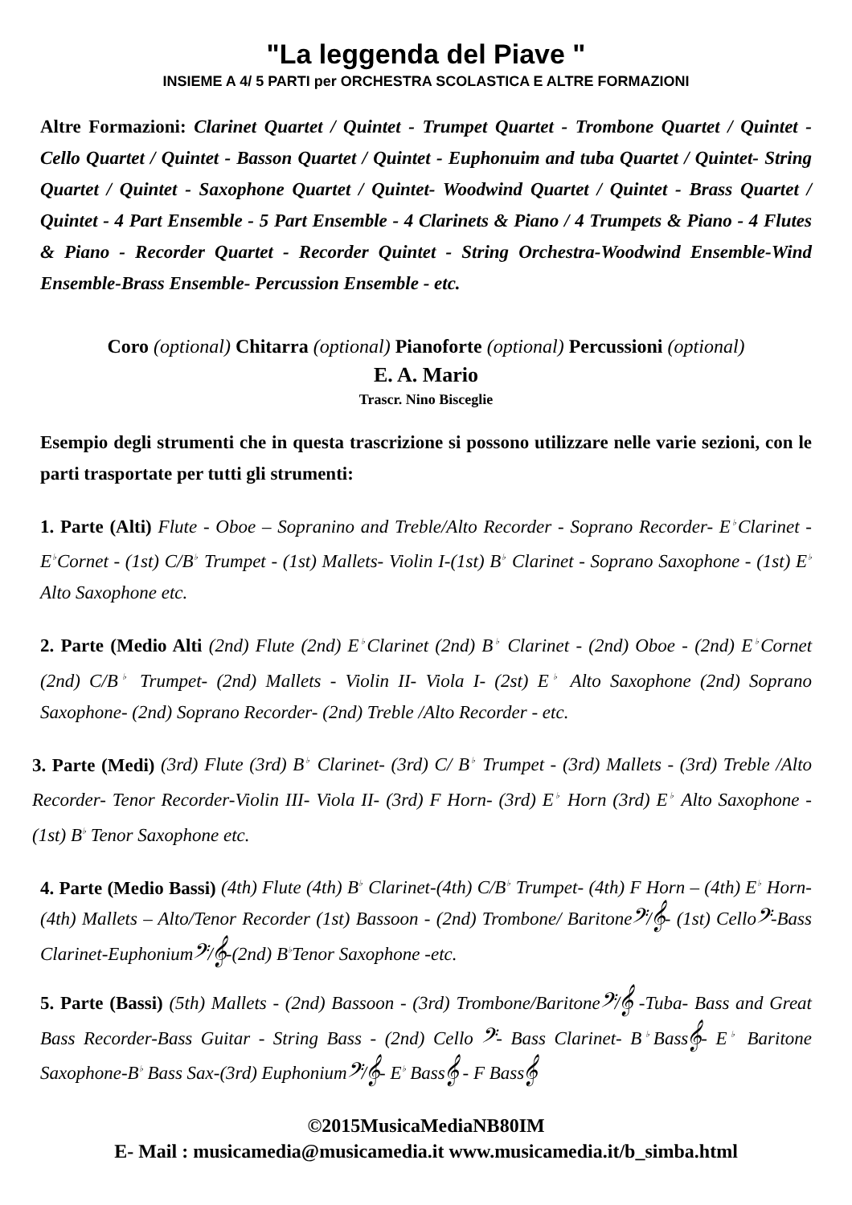"La leggenda del Piave "
INSIEME A 4/ 5 PARTI per ORCHESTRA SCOLASTICA E ALTRE FORMAZIONI
Altre Formazioni: Clarinet Quartet / Quintet - Trumpet Quartet - Trombone Quartet / Quintet - Cello Quartet / Quintet - Basson Quartet / Quintet - Euphonuim and tuba Quartet / Quintet- String Quartet / Quintet - Saxophone Quartet / Quintet- Woodwind Quartet / Quintet - Brass Quartet / Quintet - 4 Part Ensemble - 5 Part Ensemble - 4 Clarinets & Piano / 4 Trumpets & Piano - 4 Flutes & Piano - Recorder Quartet - Recorder Quintet - String Orchestra-Woodwind Ensemble-Wind Ensemble-Brass Ensemble- Percussion Ensemble - etc.
Coro (optional) Chitarra (optional) Pianoforte (optional) Percussioni (optional)
E. A. Mario
Trascr. Nino Bisceglie
Esempio degli strumenti che in questa trascrizione si possono utilizzare nelle varie sezioni, con le parti trasportate per tutti gli strumenti:
1. Parte (Alti) Flute - Oboe – Sopranino and Treble/Alto Recorder - Soprano Recorder- E<sup>♭</sup>Clarinet - E<sup>♭</sup>Cornet - (1st) C/B<sup>♭</sup> Trumpet - (1st) Mallets- Violin I-(1st) B<sup>♭</sup> Clarinet - Soprano Saxophone - (1st) E<sup>♭</sup> Alto Saxophone etc.
2. Parte (Medio Alti (2nd) Flute (2nd) E<sup>♭</sup>Clarinet (2nd) B<sup>♭</sup> Clarinet - (2nd) Oboe - (2nd) E<sup>♭</sup>Cornet (2nd) C/B<sup>♭</sup> Trumpet- (2nd) Mallets - Violin II- Viola I- (2st) E<sup>♭</sup> Alto Saxophone (2nd) Soprano Saxophone- (2nd) Soprano Recorder- (2nd) Treble /Alto Recorder - etc.
3. Parte (Medi) (3rd) Flute (3rd) B<sup>♭</sup> Clarinet- (3rd) C/ B<sup>♭</sup> Trumpet - (3rd) Mallets - (3rd) Treble /Alto Recorder- Tenor Recorder-Violin III- Viola II- (3rd) F Horn- (3rd) E<sup>♭</sup> Horn (3rd) E<sup>♭</sup> Alto Saxophone - (1st) B<sup>♭</sup> Tenor Saxophone etc.
4. Parte (Medio Bassi) (4th) Flute (4th) B<sup>♭</sup> Clarinet-(4th) C/B<sup>♭</sup> Trumpet- (4th) F Horn – (4th) E<sup>♭</sup> Horn- (4th) Mallets – Alto/Tenor Recorder (1st) Bassoon - (2nd) Trombone/ Baritone𝄢/𝄞- (1st) Cello𝄢-Bass Clarinet-Euphonium𝄢/𝄞-(2nd) B<sup>♭</sup>Tenor Saxophone -etc.
5. Parte (Bassi) (5th) Mallets - (2nd) Bassoon - (3rd) Trombone/Baritone𝄢/𝄞 -Tuba- Bass and Great Bass Recorder-Bass Guitar - String Bass - (2nd) Cello 𝄢- Bass Clarinet- B<sup>♭</sup>Bass𝄞- E<sup>♭</sup> Baritone Saxophone-B<sup>♭</sup> Bass Sax-(3rd) Euphonium𝄢/𝄞- E<sup>♭</sup> Bass𝄞 - F Bass𝄞
©2015MusicaMediaNB80IM
E- Mail : musicamedia@musicamedia.it www.musicamedia.it/b_simba.html